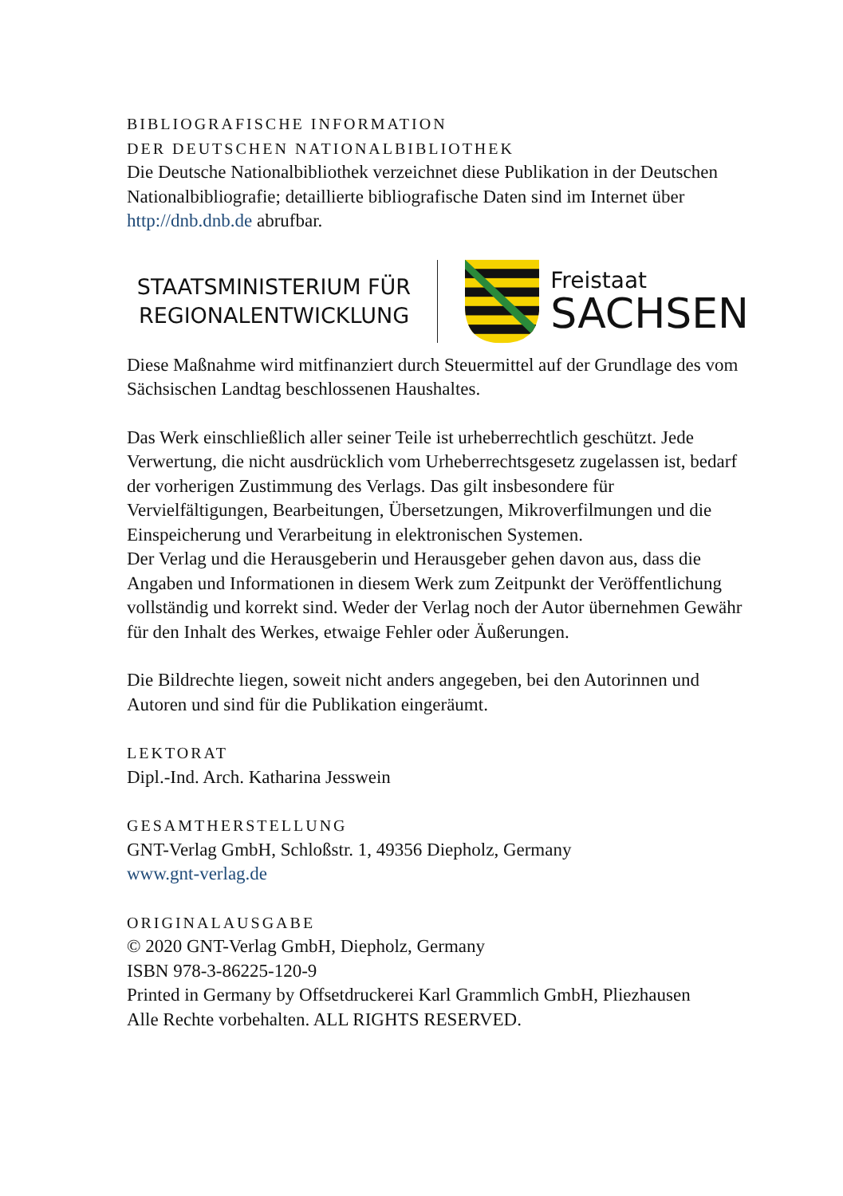BIBLIOGRAFISCHE INFORMATION
DER DEUTSCHEN NATIONALBIBLIOTHEK
Die Deutsche Nationalbibliothek verzeichnet diese Publikation in der Deutschen Nationalbibliografie; detaillierte bibliografische Daten sind im Internet über http://dnb.dnb.de abrufbar.
STAATSMINISTERIUM FÜR
REGIONALENTWICKLUNG
Freistaat
SACHSEN
Diese Maßnahme wird mitfinanziert durch Steuermittel auf der Grundlage des vom Sächsischen Landtag beschlossenen Haushaltes.
Das Werk einschließlich aller seiner Teile ist urheberrechtlich geschützt. Jede Verwertung, die nicht ausdrücklich vom Urheberrechtsgesetz zugelassen ist, bedarf der vorherigen Zustimmung des Verlags. Das gilt insbesondere für Vervielfältigungen, Bearbeitungen, Übersetzungen, Mikroverfilmungen und die Einspeicherung und Verarbeitung in elektronischen Systemen.
Der Verlag und die Herausgeberin und Herausgeber gehen davon aus, dass die Angaben und Informationen in diesem Werk zum Zeitpunkt der Veröffentlichung vollständig und korrekt sind. Weder der Verlag noch der Autor übernehmen Gewähr für den Inhalt des Werkes, etwaige Fehler oder Äußerungen.
Die Bildrechte liegen, soweit nicht anders angegeben, bei den Autorinnen und Autoren und sind für die Publikation eingeräumt.
LEKTORAT
Dipl.-Ind. Arch. Katharina Jesswein
GESAMTHERSTELLUNG
GNT-Verlag GmbH, Schloßstr. 1, 49356 Diepholz, Germany
www.gnt-verlag.de
ORIGINALAUSGABE
© 2020 GNT-Verlag GmbH, Diepholz, Germany
ISBN 978-3-86225-120-9
Printed in Germany by Offsetdruckerei Karl Grammlich GmbH, Pliezhausen
Alle Rechte vorbehalten. ALL RIGHTS RESERVED.